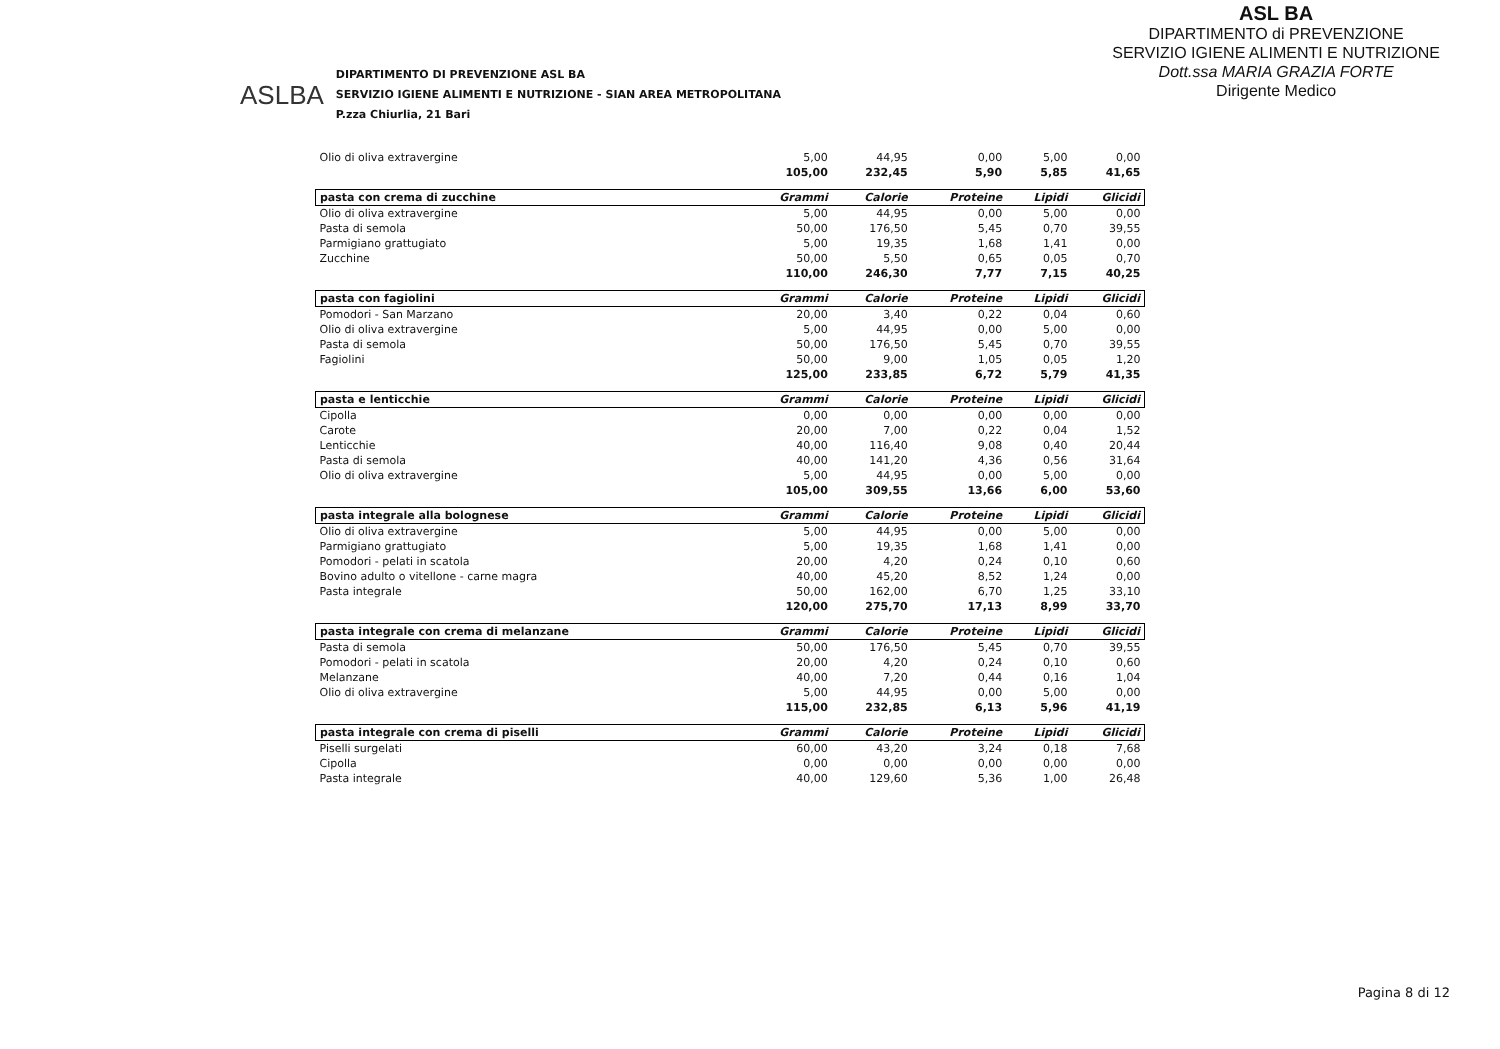ASL BA
DIPARTIMENTO di PREVENZIONE
SERVIZIO IGIENE ALIMENTI E NUTRIZIONE
Dott.ssa MARIA GRAZIA FORTE
Dirigente Medico
ASLBA
DIPARTIMENTO DI PREVENZIONE ASL BA
SERVIZIO IGIENE ALIMENTI E NUTRIZIONE - SIAN AREA METROPOLITANA
P.zza Chiurlia, 21 Bari
| Olio di oliva extravergine | 5,00 | 44,95 | 0,00 | 5,00 | 0,00 |
| | 105,00 | 232,45 | 5,90 | 5,85 | 41,65 |
| pasta con crema di zucchine | Grammi | Calorie | Proteine | Lipidi | Glicidi |
| Olio di oliva extravergine | 5,00 | 44,95 | 0,00 | 5,00 | 0,00 |
| Pasta di semola | 50,00 | 176,50 | 5,45 | 0,70 | 39,55 |
| Parmigiano grattugiato | 5,00 | 19,35 | 1,68 | 1,41 | 0,00 |
| Zucchine | 50,00 | 5,50 | 0,65 | 0,05 | 0,70 |
| | 110,00 | 246,30 | 7,77 | 7,15 | 40,25 |
| pasta con fagiolini | Grammi | Calorie | Proteine | Lipidi | Glicidi |
| Pomodori - San Marzano | 20,00 | 3,40 | 0,22 | 0,04 | 0,60 |
| Olio di oliva extravergine | 5,00 | 44,95 | 0,00 | 5,00 | 0,00 |
| Pasta di semola | 50,00 | 176,50 | 5,45 | 0,70 | 39,55 |
| Fagiolini | 50,00 | 9,00 | 1,05 | 0,05 | 1,20 |
| | 125,00 | 233,85 | 6,72 | 5,79 | 41,35 |
| pasta e lenticchie | Grammi | Calorie | Proteine | Lipidi | Glicidi |
| Cipolla | 0,00 | 0,00 | 0,00 | 0,00 | 0,00 |
| Carote | 20,00 | 7,00 | 0,22 | 0,04 | 1,52 |
| Lenticchie | 40,00 | 116,40 | 9,08 | 0,40 | 20,44 |
| Pasta di semola | 40,00 | 141,20 | 4,36 | 0,56 | 31,64 |
| Olio di oliva extravergine | 5,00 | 44,95 | 0,00 | 5,00 | 0,00 |
| | 105,00 | 309,55 | 13,66 | 6,00 | 53,60 |
| pasta integrale alla bolognese | Grammi | Calorie | Proteine | Lipidi | Glicidi |
| Olio di oliva extravergine | 5,00 | 44,95 | 0,00 | 5,00 | 0,00 |
| Parmigiano grattugiato | 5,00 | 19,35 | 1,68 | 1,41 | 0,00 |
| Pomodori - pelati in scatola | 20,00 | 4,20 | 0,24 | 0,10 | 0,60 |
| Bovino adulto o vitellone - carne magra | 40,00 | 45,20 | 8,52 | 1,24 | 0,00 |
| Pasta integrale | 50,00 | 162,00 | 6,70 | 1,25 | 33,10 |
| | 120,00 | 275,70 | 17,13 | 8,99 | 33,70 |
| pasta integrale con crema di melanzane | Grammi | Calorie | Proteine | Lipidi | Glicidi |
| Pasta di semola | 50,00 | 176,50 | 5,45 | 0,70 | 39,55 |
| Pomodori - pelati in scatola | 20,00 | 4,20 | 0,24 | 0,10 | 0,60 |
| Melanzane | 40,00 | 7,20 | 0,44 | 0,16 | 1,04 |
| Olio di oliva extravergine | 5,00 | 44,95 | 0,00 | 5,00 | 0,00 |
| | 115,00 | 232,85 | 6,13 | 5,96 | 41,19 |
| pasta integrale con crema di piselli | Grammi | Calorie | Proteine | Lipidi | Glicidi |
| Piselli surgelati | 60,00 | 43,20 | 3,24 | 0,18 | 7,68 |
| Cipolla | 0,00 | 0,00 | 0,00 | 0,00 | 0,00 |
| Pasta integrale | 40,00 | 129,60 | 5,36 | 1,00 | 26,48 |
Pagina 8 di 12